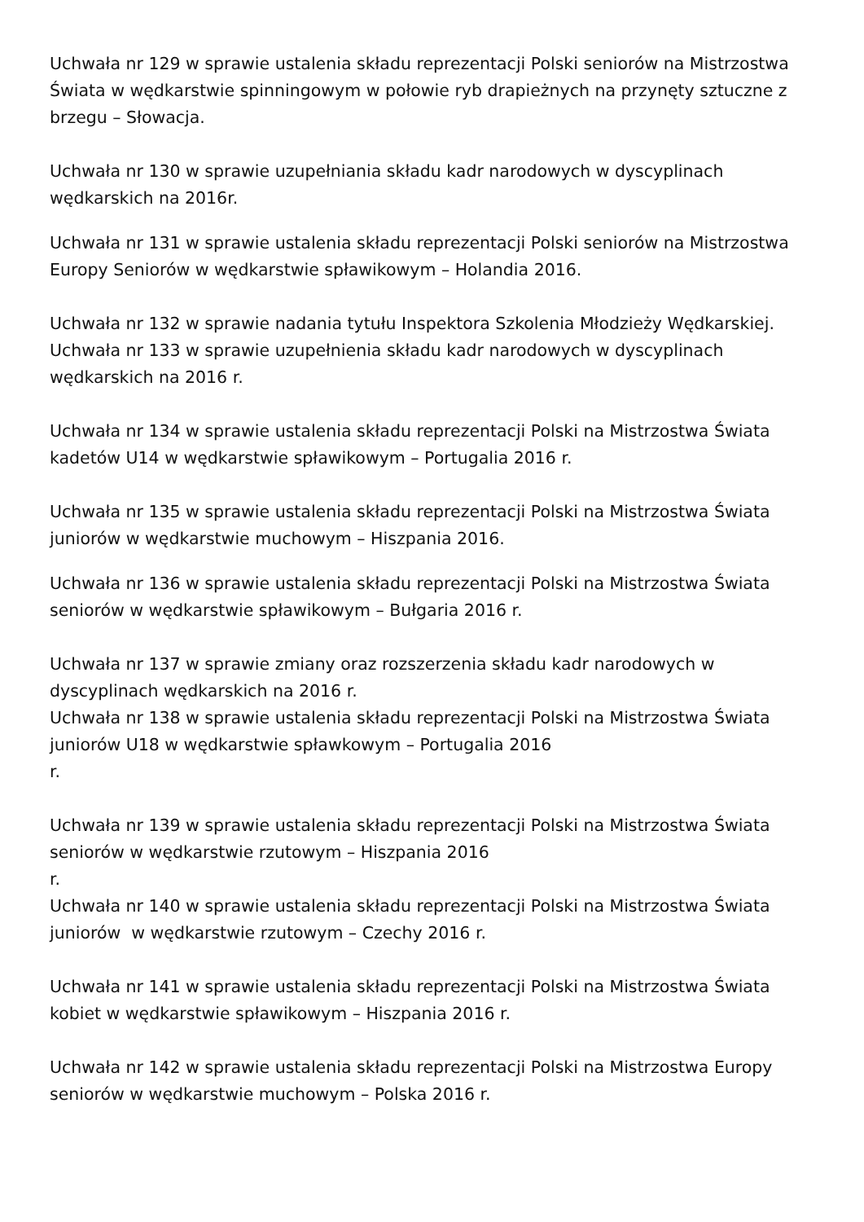Uchwała nr 129 w sprawie ustalenia składu reprezentacji Polski seniorów na Mistrzostwa Świata w wędkarstwie spinningowym w połowie ryb drapieżnych na przynęty sztuczne z brzegu – Słowacja.
Uchwała nr 130 w sprawie uzupełniania składu kadr narodowych w dyscyplinach wędkarskich na 2016r.
Uchwała nr 131 w sprawie ustalenia składu reprezentacji Polski seniorów na Mistrzostwa Europy Seniorów w wędkarstwie spławikowym – Holandia 2016.
Uchwała nr 132 w sprawie nadania tytułu Inspektora Szkolenia Młodzieży Wędkarskiej.
Uchwała nr 133 w sprawie uzupełnienia składu kadr narodowych w dyscyplinach wędkarskich na 2016 r.
Uchwała nr 134 w sprawie ustalenia składu reprezentacji Polski na Mistrzostwa Świata kadetów U14 w wędkarstwie spławikowym – Portugalia 2016 r.
Uchwała nr 135 w sprawie ustalenia składu reprezentacji Polski na Mistrzostwa Świata juniorów w wędkarstwie muchowym – Hiszpania 2016.
Uchwała nr 136 w sprawie ustalenia składu reprezentacji Polski na Mistrzostwa Świata seniorów w wędkarstwie spławikowym – Bułgaria 2016 r.
Uchwała nr 137 w sprawie zmiany oraz rozszerzenia składu kadr narodowych w dyscyplinach wędkarskich na 2016 r.
Uchwała nr 138 w sprawie ustalenia składu reprezentacji Polski na Mistrzostwa Świata juniorów U18 w wędkarstwie spławkowym – Portugalia 2016
r.
Uchwała nr 139 w sprawie ustalenia składu reprezentacji Polski na Mistrzostwa Świata seniorów w wędkarstwie rzutowym – Hiszpania 2016
r.
Uchwała nr 140 w sprawie ustalenia składu reprezentacji Polski na Mistrzostwa Świata juniorów w wędkarstwie rzutowym – Czechy 2016 r.
Uchwała nr 141 w sprawie ustalenia składu reprezentacji Polski na Mistrzostwa Świata kobiet w wędkarstwie spławikowym – Hiszpania 2016 r.
Uchwała nr 142 w sprawie ustalenia składu reprezentacji Polski na Mistrzostwa Europy seniorów w wędkarstwie muchowym – Polska 2016 r.